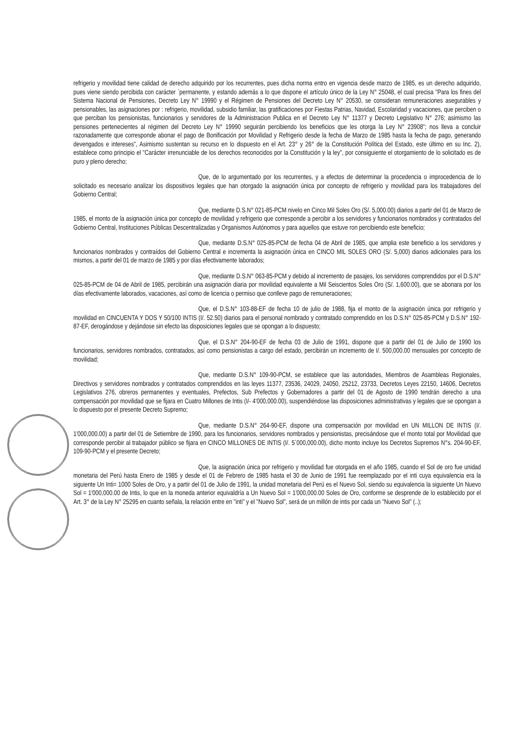refrigerio y movilidad tiene calidad de derecho adquirido por los recurrentes, pues dicha norma entro en vigencia desde marzo de 1985, es un derecho adquirido, pues viene siendo percibida con carácter `permanente, y estando además a lo que dispone el artículo único de la Ley N° 25048, el cual precisa "Para los fines del Sistema Nacional de Pensiones, Decreto Ley N° 19990 y el Régimen de Pensiones del Decreto Ley N° 20530, se consideran remuneraciones asegurables y pensionables, las asignaciones por : refrigerio, movilidad, subsidio familiar, las gratificaciones por Fiestas Patrias, Navidad, Escolaridad y vacaciones, que perciben o que perciban los pensionistas, funcionarios y servidores de la Administracion Publica en el Decreto Ley N° 11377 y Decreto Legislativo N° 276; asimismo las pensiones pertenecientes al régimen del Decreto Ley N° 19990 seguirán percibiendo los beneficios que les otorga la Ley N° 23908"; nos lleva a concluir razonadamente que corresponde abonar el pago de Bonificación por Movilidad y Refrigerio desde la fecha de Marzo de 1985 hasta la fecha de pago, generando devengados e intereses", Asimismo sustentan su recurso en lo dispuesto en el Art. 23° y 26° de la Constitución Política del Estado, este último en su Inc. 2), establece como principio el "Carácter irrenunciable de los derechos reconocidos por la Constitución y la ley", por consiguiente el otorgamiento de lo solicitado es de puro y pleno derecho;
Que, de lo argumentado por los recurrentes, y a efectos de determinar la procedencia o improcedencia de lo solicitado es necesario analizar los dispositivos legales que han otorgado la asignación única por concepto de refrigerio y movilidad para los trabajadores del Gobierno Central;
Que, mediante D.S.N° 021-85-PCM nivelo en Cinco Mil Soles Oro (S/. 5,000.00) diarios a partir del 01 de Marzo de 1985, el monto de la asignación única por concepto de movilidad y refrigerio que corresponde a percibir a los servidores y funcionarios nombrados y contratados del Gobierno Central, Instituciones Públicas Descentralizadas y Organismos Autónomos y para aquellos que estuve ron percibiendo este beneficio;
Que, mediante D.S.N° 025-85-PCM de fecha 04 de Abril de 1985, que amplia este beneficio a los servidores y funcionarios nombrados y contraídos del Gobierno Central e incrementa la asignación única en CINCO MIL SOLES ORO (S/. 5,000) diarios adicionales para los mismos, a partir del 01 de marzo de 1985 y por días efectivamente laborados;
Que, mediante D.S.N° 063-85-PCM y debido al incremento de pasajes, los servidores comprendidos por el D.S.N° 025-85-PCM de 04 de Abril de 1985, percibirán una asignación diaria por movilidad equivalente a Mil Seiscientos Soles Oro (S/. 1,600.00), que se abonara por los días efectivamente laborados, vacaciones, así como de licencia o permiso que conlleve pago de remuneraciones;
Que, el D.S.N° 103-88-EF de fecha 10 de julio de 1988, fija el monto de la asignación única por refrigerio y movilidad en CINCUENTA Y DOS Y 50/100 INTIS (I/. 52.50) diarios para el personal nombrado y contratado comprendido en los D.S.N° 025-85-PCM y D.S.N° 192-87-EF, derogándose y dejándose sin efecto las disposiciones legales que se opongan a lo dispuesto;
Que, el D.S.N° 204-90-EF de fecha 03 de Julio de 1991, dispone que a partir del 01 de Julio de 1990 los funcionarios, servidores nombrados, contratados, así como pensionistas a cargo del estado, percibirán un incremento de I/. 500,000.00 mensuales por concepto de movilidad;
Que, mediante D.S.N° 109-90-PCM, se establece que las autoridades, Miembros de Asambleas Regionales, Directivos y servidores nombrados y contratados comprendidos en las leyes 11377, 23536, 24029, 24050, 25212, 23733, Decretos Leyes 22150, 14606, Decretos Legislativos 276, obreros permanentes y eventuales, Prefectos, Sub Prefectos y Gobernadores a partir del 01 de Agosto de 1990 tendrán derecho a una compensación por movilidad que se fijara en Cuatro Millones de Intis (I/- 4'000,000.00), suspendiéndose las disposiciones administrativas y legales que se opongan a lo dispuesto por el presente Decreto Supremo;
Que, mediante D.S.N° 264-90-EF, dispone una compensación por movilidad en UN MILLON DE INTIS (I/. 1'000,000.00) a partir del 01 de Setiembre de 1990, para los funcionarios, servidores nombrados y pensionistas, precisándose que el monto total por Movilidad que corresponde percibir al trabajador público se fijara en CINCO MILLONES DE INTIS (I/. 5`000,000.00), dicho monto incluye los Decretos Supremos N°s. 204-90-EF, 109-90-PCM y el presente Decreto;
Que, la asignación única por refrigerio y movilidad fue otorgada en el año 1985, cuando el Sol de oro fue unidad monetaria del Perú hasta Enero de 1985 y desde el 01 de Febrero de 1985 hasta el 30 de Junio de 1991 fue reemplazado por el inti cuya equivalencia era la siguiente Un Inti= 1000 Soles de Oro, y a partir del 01 de Julio de 1991, la unidad monetaria del Perú es el Nuevo Sol, siendo su equivalencia la siguiente Un Nuevo Sol = 1'000,000.00 de Intis, lo que en la moneda anterior equivaldría a Un Nuevo Sol = 1'000,000.00 Soles de Oro, conforme se desprende de lo establecido por el Art. 3° de la Ley N° 25295 en cuanto señala, la relación entre en "inti" y el "Nuevo Sol", será de un millón de intis por cada un "Nuevo Sol" (..);